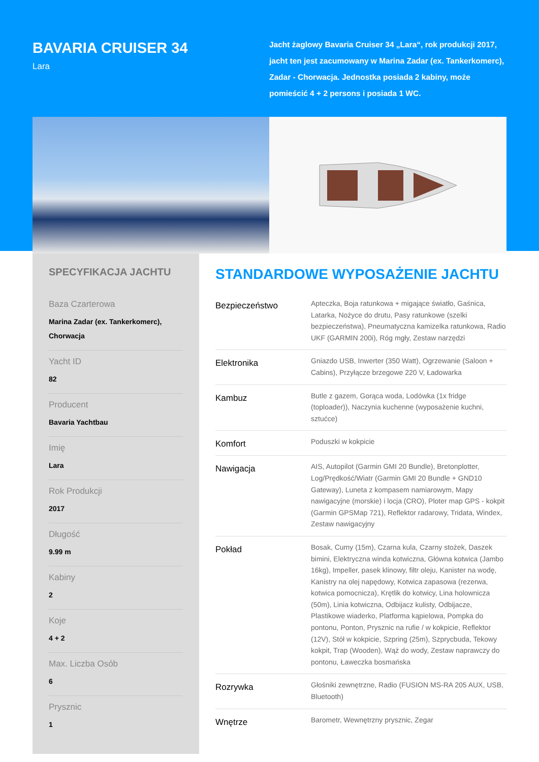BAVARIA CRUISER 34
Lara
Jacht żaglowy Bavaria Cruiser 34 „Lara“, rok produkcji 2017, jacht ten jest zacumowany w Marina Zadar (ex. Tankerkomerc), Zadar - Chorwacja. Jednostka posiada 2 kabiny, może pomieścić 4 + 2 persons i posiada 1 WC.
SPECYFIKACJA JACHTU
Baza Czarterowa
Marina Zadar (ex. Tankerkomerc), Chorwacja
Yacht ID
82
Producent
Bavaria Yachtbau
Imię
Lara
Rok Produkcji
2017
Długość
9.99 m
Kabiny
2
Koje
4 + 2
Max. Liczba Osób
6
Prysznic
1
STANDARDOWE WYPOSAŻENIE JACHTU
| Bezpieczeństwo | Apteczka, Boja ratunkowa + migające światło, Gaśnica, Latarka, Nożyce do drutu, Pasy ratunkowe (szelki bezpieczeństwa), Pneumatyczna kamizelka ratunkowa, Radio UKF (GARMIN 200i), Róg mgły, Zestaw narzędzi |
| Elektronika | Gniazdo USB, Inwerter (350 Watt), Ogrzewanie (Saloon + Cabins), Przyłącze brzegowe 220 V, Ładowarka |
| Kambuz | Butle z gazem, Gorąca woda, Lodówka (1x fridge (toploader)), Naczynia kuchenne (wyposażenie kuchni, sztućce) |
| Komfort | Poduszki w kokpicie |
| Nawigacja | AIS, Autopilot (Garmin GMI 20 Bundle), Bretonplotter, Log/Prędkość/Wiatr (Garmin GMI 20 Bundle + GND10 Gateway), Luneta z kompasem namiarowym, Mapy nawigacyjne (morskie) i locja (CRO), Ploter map GPS - kokpit (Garmin GPSMap 721), Reflektor radarowy, Tridata, Windex, Zestaw nawigacyjny |
| Pokład | Bosak, Cumy (15m), Czarna kula, Czarny stożek, Daszek bimini, Elektryczna winda kotwiczna, Główna kotwica (Jambo 16kg), Impeller, pasek klinowy, filtr oleju, Kanister na wodę, Kanistry na olej napędowy, Kotwica zapasowa (rezerwa, kotwica pomocnicza), Krętlik do kotwicy, Lina holownicza (50m), Linia kotwiczna, Odbijacz kulisty, Odbijacze, Plastikowe wiaderko, Platforma kąpielowa, Pompka do pontonu, Ponton, Prysznic na rufie / w kokpicie, Reflektor (12V), Stół w kokpicie, Szpring (25m), Szprycbuda, Tekowy kokpit, Trap (Wooden), Wąż do wody, Zestaw naprawczy do pontonu, Ławeczka bosmańska |
| Rozrywka | Głośniki zewnętrzne, Radio (FUSION MS-RA 205 AUX, USB, Bluetooth) |
| Wnętrze | Barometr, Wewnętrzny prysznic, Zegar |